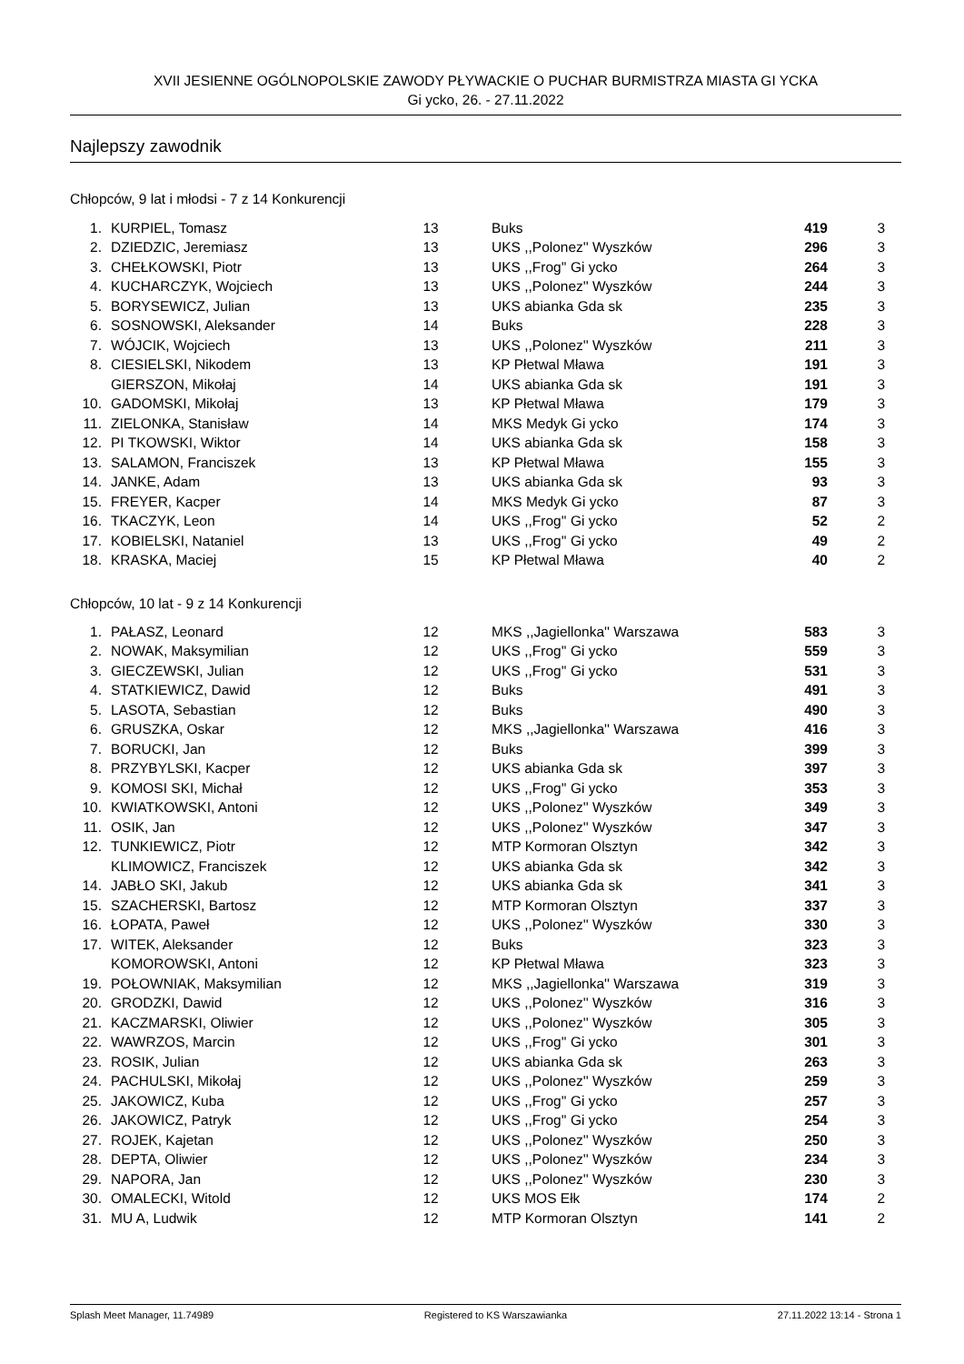XVII JESIENNE OGÓLNOPOLSKIE ZAWODY PŁYWACKIE O PUCHAR BURMISTRZA MIASTA GI YCKA
Gi ycko, 26. - 27.11.2022
Najlepszy zawodnik
Chłopców, 9 lat i młodsi - 7 z 14 Konkurencji
| 1. | KURPIEL, Tomasz | 13 | Buks | 419 | 3 |
| 2. | DZIEDZIC, Jeremiasz | 13 | UKS ,,Polonez'' Wyszków | 296 | 3 |
| 3. | CHEŁKOWSKI, Piotr | 13 | UKS ,,Frog'' Gi ycko | 264 | 3 |
| 4. | KUCHARCZYK, Wojciech | 13 | UKS ,,Polonez'' Wyszków | 244 | 3 |
| 5. | BORYSEWICZ, Julian | 13 | UKS abianka Gda sk | 235 | 3 |
| 6. | SOSNOWSKI, Aleksander | 14 | Buks | 228 | 3 |
| 7. | WÓJCIK, Wojciech | 13 | UKS ,,Polonez'' Wyszków | 211 | 3 |
| 8. | CIESIELSKI, Nikodem | 13 | KP Płetwal Mława | 191 | 3 |
| | GIERSZON, Mikołaj | 14 | UKS abianka Gda sk | 191 | 3 |
| 10. | GADOMSKI, Mikołaj | 13 | KP Płetwal Mława | 179 | 3 |
| 11. | ZIELONKA, Stanisław | 14 | MKS Medyk Gi ycko | 174 | 3 |
| 12. | PI TKOWSKI, Wiktor | 14 | UKS abianka Gda sk | 158 | 3 |
| 13. | SALAMON, Franciszek | 13 | KP Płetwal Mława | 155 | 3 |
| 14. | JANKE, Adam | 13 | UKS abianka Gda sk | 93 | 3 |
| 15. | FREYER, Kacper | 14 | MKS Medyk Gi ycko | 87 | 3 |
| 16. | TKACZYK, Leon | 14 | UKS ,,Frog'' Gi ycko | 52 | 2 |
| 17. | KOBIELSKI, Nataniel | 13 | UKS ,,Frog'' Gi ycko | 49 | 2 |
| 18. | KRASKA, Maciej | 15 | KP Płetwal Mława | 40 | 2 |
Chłopców, 10 lat - 9 z 14 Konkurencji
| 1. | PAŁASZ, Leonard | 12 | MKS ,,Jagiellonka'' Warszawa | 583 | 3 |
| 2. | NOWAK, Maksymilian | 12 | UKS ,,Frog'' Gi ycko | 559 | 3 |
| 3. | GIECZEWSKI, Julian | 12 | UKS ,,Frog'' Gi ycko | 531 | 3 |
| 4. | STATKIEWICZ, Dawid | 12 | Buks | 491 | 3 |
| 5. | LASOTA, Sebastian | 12 | Buks | 490 | 3 |
| 6. | GRUSZKA, Oskar | 12 | MKS ,,Jagiellonka'' Warszawa | 416 | 3 |
| 7. | BORUCKI, Jan | 12 | Buks | 399 | 3 |
| 8. | PRZYBYLSKI, Kacper | 12 | UKS abianka Gda sk | 397 | 3 |
| 9. | KOMOSI SKI, Michał | 12 | UKS ,,Frog'' Gi ycko | 353 | 3 |
| 10. | KWIATKOWSKI, Antoni | 12 | UKS ,,Polonez'' Wyszków | 349 | 3 |
| 11. | OSIK, Jan | 12 | UKS ,,Polonez'' Wyszków | 347 | 3 |
| 12. | TUNKIEWICZ, Piotr | 12 | MTP Kormoran Olsztyn | 342 | 3 |
| | KLIMOWICZ, Franciszek | 12 | UKS abianka Gda sk | 342 | 3 |
| 14. | JABŁO SKI, Jakub | 12 | UKS abianka Gda sk | 341 | 3 |
| 15. | SZACHERSKI, Bartosz | 12 | MTP Kormoran Olsztyn | 337 | 3 |
| 16. | ŁOPATA, Paweł | 12 | UKS ,,Polonez'' Wyszków | 330 | 3 |
| 17. | WITEK, Aleksander | 12 | Buks | 323 | 3 |
| | KOMOROWSKI, Antoni | 12 | KP Płetwal Mława | 323 | 3 |
| 19. | POŁOWNIAK, Maksymilian | 12 | MKS ,,Jagiellonka'' Warszawa | 319 | 3 |
| 20. | GRODZKI, Dawid | 12 | UKS ,,Polonez'' Wyszków | 316 | 3 |
| 21. | KACZMARSKI, Oliwier | 12 | UKS ,,Polonez'' Wyszków | 305 | 3 |
| 22. | WAWRZOS, Marcin | 12 | UKS ,,Frog'' Gi ycko | 301 | 3 |
| 23. | ROSIK, Julian | 12 | UKS abianka Gda sk | 263 | 3 |
| 24. | PACHULSKI, Mikołaj | 12 | UKS ,,Polonez'' Wyszków | 259 | 3 |
| 25. | JAKOWICZ, Kuba | 12 | UKS ,,Frog'' Gi ycko | 257 | 3 |
| 26. | JAKOWICZ, Patryk | 12 | UKS ,,Frog'' Gi ycko | 254 | 3 |
| 27. | ROJEK, Kajetan | 12 | UKS ,,Polonez'' Wyszków | 250 | 3 |
| 28. | DEPTA, Oliwier | 12 | UKS ,,Polonez'' Wyszków | 234 | 3 |
| 29. | NAPORA, Jan | 12 | UKS ,,Polonez'' Wyszków | 230 | 3 |
| 30. | OMALECKI, Witold | 12 | UKS MOS Ełk | 174 | 2 |
| 31. | MU A, Ludwik | 12 | MTP Kormoran Olsztyn | 141 | 2 |
Splash Meet Manager, 11.74989 Registered to KS Warszawianka 27.11.2022 13:14 - Strona 1